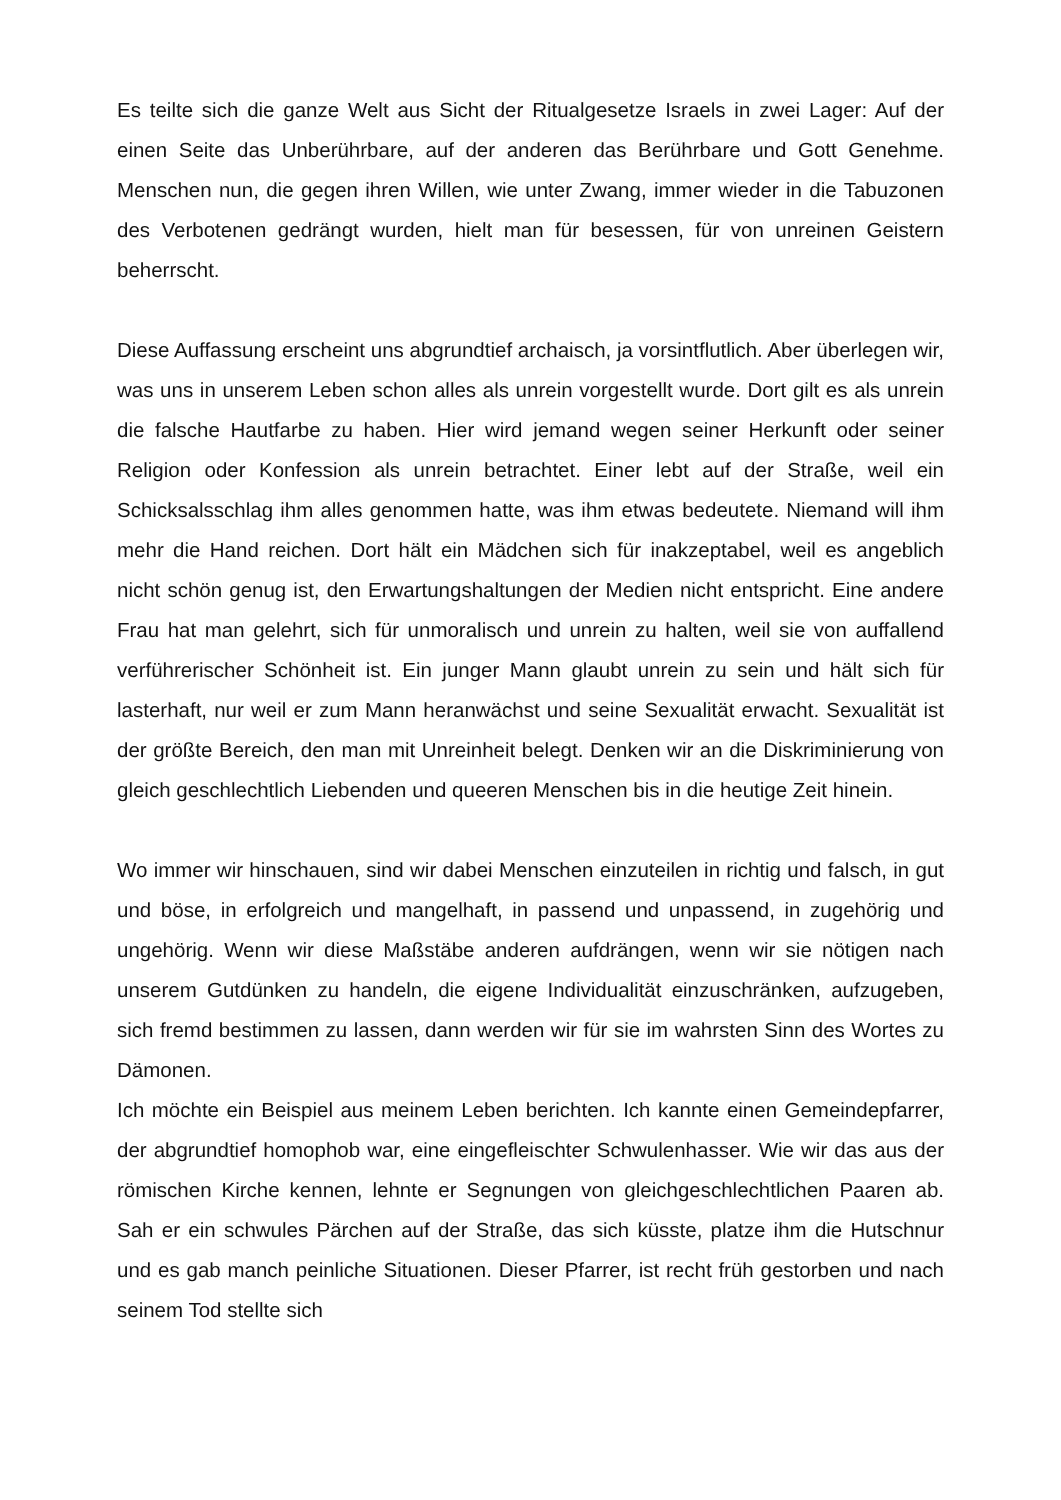Es teilte sich die ganze Welt aus Sicht der Ritualgesetze Israels in zwei Lager: Auf der einen Seite das Unberührbare, auf der anderen das Berührbare und Gott Genehme. Menschen nun, die gegen ihren Willen, wie unter Zwang, immer wieder in die Tabuzonen des Verbotenen gedrängt wurden, hielt man für besessen, für von unreinen Geistern beherrscht.
Diese Auffassung erscheint uns abgrundtief archaisch, ja vorsintflutlich. Aber überlegen wir, was uns in unserem Leben schon alles als unrein vorgestellt wurde. Dort gilt es als unrein die falsche Hautfarbe zu haben. Hier wird jemand wegen seiner Herkunft oder seiner Religion oder Konfession als unrein betrachtet. Einer lebt auf der Straße, weil ein Schicksalsschlag ihm alles genommen hatte, was ihm etwas bedeutete. Niemand will ihm mehr die Hand reichen. Dort hält ein Mädchen sich für inakzeptabel, weil es angeblich nicht schön genug ist, den Erwartungshaltungen der Medien nicht entspricht. Eine andere Frau hat man gelehrt, sich für unmoralisch und unrein zu halten, weil sie von auffallend verführerischer Schönheit ist. Ein junger Mann glaubt unrein zu sein und hält sich für lasterhaft, nur weil er zum Mann heranwächst und seine Sexualität erwacht. Sexualität ist der größte Bereich, den man mit Unreinheit belegt. Denken wir an die Diskriminierung von gleich geschlechtlich Liebenden und queeren Menschen bis in die heutige Zeit hinein.
Wo immer wir hinschauen, sind wir dabei Menschen einzuteilen in richtig und falsch, in gut und böse, in erfolgreich und mangelhaft, in passend und unpassend, in zugehörig und ungehörig. Wenn wir diese Maßstäbe anderen aufdrängen, wenn wir sie nötigen nach unserem Gutdünken zu handeln, die eigene Individualität einzuschränken, aufzugeben, sich fremd bestimmen zu lassen, dann werden wir für sie im wahrsten Sinn des Wortes zu Dämonen.
Ich möchte ein Beispiel aus meinem Leben berichten. Ich kannte einen Gemeindepfarrer, der abgrundtief homophob war, eine eingefleischter Schwulenhasser. Wie wir das aus der römischen Kirche kennen, lehnte er Segnungen von gleichgeschlechtlichen Paaren ab. Sah er ein schwules Pärchen auf der Straße, das sich küsste, platze ihm die Hutschnur und es gab manch peinliche Situationen. Dieser Pfarrer, ist recht früh gestorben und nach seinem Tod stellte sich